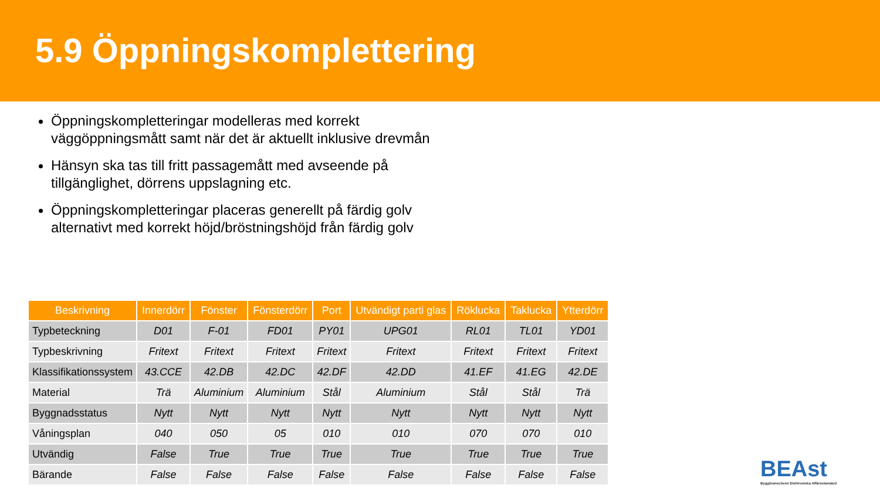5.9 Öppningskomplettering
Öppningskompletteringar modelleras med korrekt väggöppningsmått samt när det är aktuellt inklusive drevmån
Hänsyn ska tas till fritt passagemått med avseende på tillgänglighet, dörrens uppslagning etc.
Öppningskompletteringar placeras generellt på färdig golv alternativt med korrekt höjd/bröstningshöjd från färdig golv
| Beskrivning | Innerdörr | Fönster | Fönsterdörr | Port | Utvändigt parti glas | Röklucka | Taklucka | Ytterdörr |
| --- | --- | --- | --- | --- | --- | --- | --- | --- |
| Typbeteckning | D01 | F-01 | FD01 | PY01 | UPG01 | RL01 | TL01 | YD01 |
| Typbeskrivning | Fritext | Fritext | Fritext | Fritext | Fritext | Fritext | Fritext | Fritext |
| Klassifikationssystem | 43.CCE | 42.DB | 42.DC | 42.DF | 42.DD | 41.EF | 41.EG | 42.DE |
| Material | Trä | Aluminium | Aluminium | Stål | Aluminium | Stål | Stål | Trä |
| Byggnadsstatus | Nytt | Nytt | Nytt | Nytt | Nytt | Nytt | Nytt | Nytt |
| Våningsplan | 040 | 050 | 05 | 010 | 010 | 070 | 070 | 010 |
| Utvändig | False | True | True | True | True | True | True | True |
| Bärande | False | False | False | False | False | False | False | False |
BEAst
Byggbranschens Elektroniska Affärsstandard